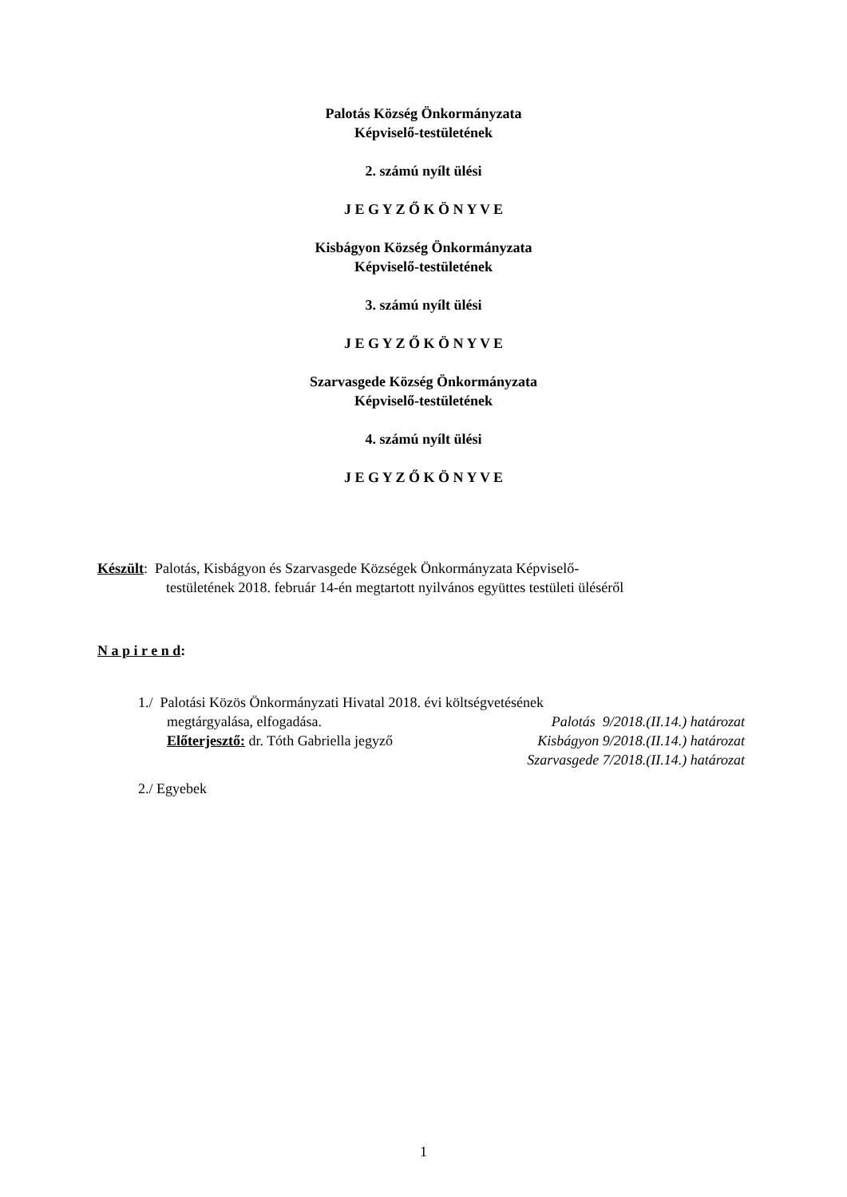Palotás Község Önkormányzata
Képviselő-testületének
2. számú nyílt ülési
J E G Y Z Ő K Ö N Y V E
Kisbágyon Község Önkormányzata
Képviselő-testületének
3. számú nyílt ülési
J E G Y Z Ő K Ö N Y V E
Szarvasgede Község Önkormányzata
Képviselő-testületének
4. számú nyílt ülési
J E G Y Z Ő K Ö N Y V E
Készült: Palotás, Kisbágyon és Szarvasgede Községek Önkormányzata Képviselő-
testületének 2018. február 14-én megtartott nyilvános együttes testületi üléséről
N a p i r e n d:
1./ Palotási Közös Önkormányzati Hivatal 2018. évi költségvetésének
megtárgyalása, elfogadása. Palotás 9/2018.(II.14.) határozat
Előterjesztő: dr. Tóth Gabriella jegyző Kisbágyon 9/2018.(II.14.) határozat
Szarvasgede 7/2018.(II.14.) határozat
2./ Egyebek
1